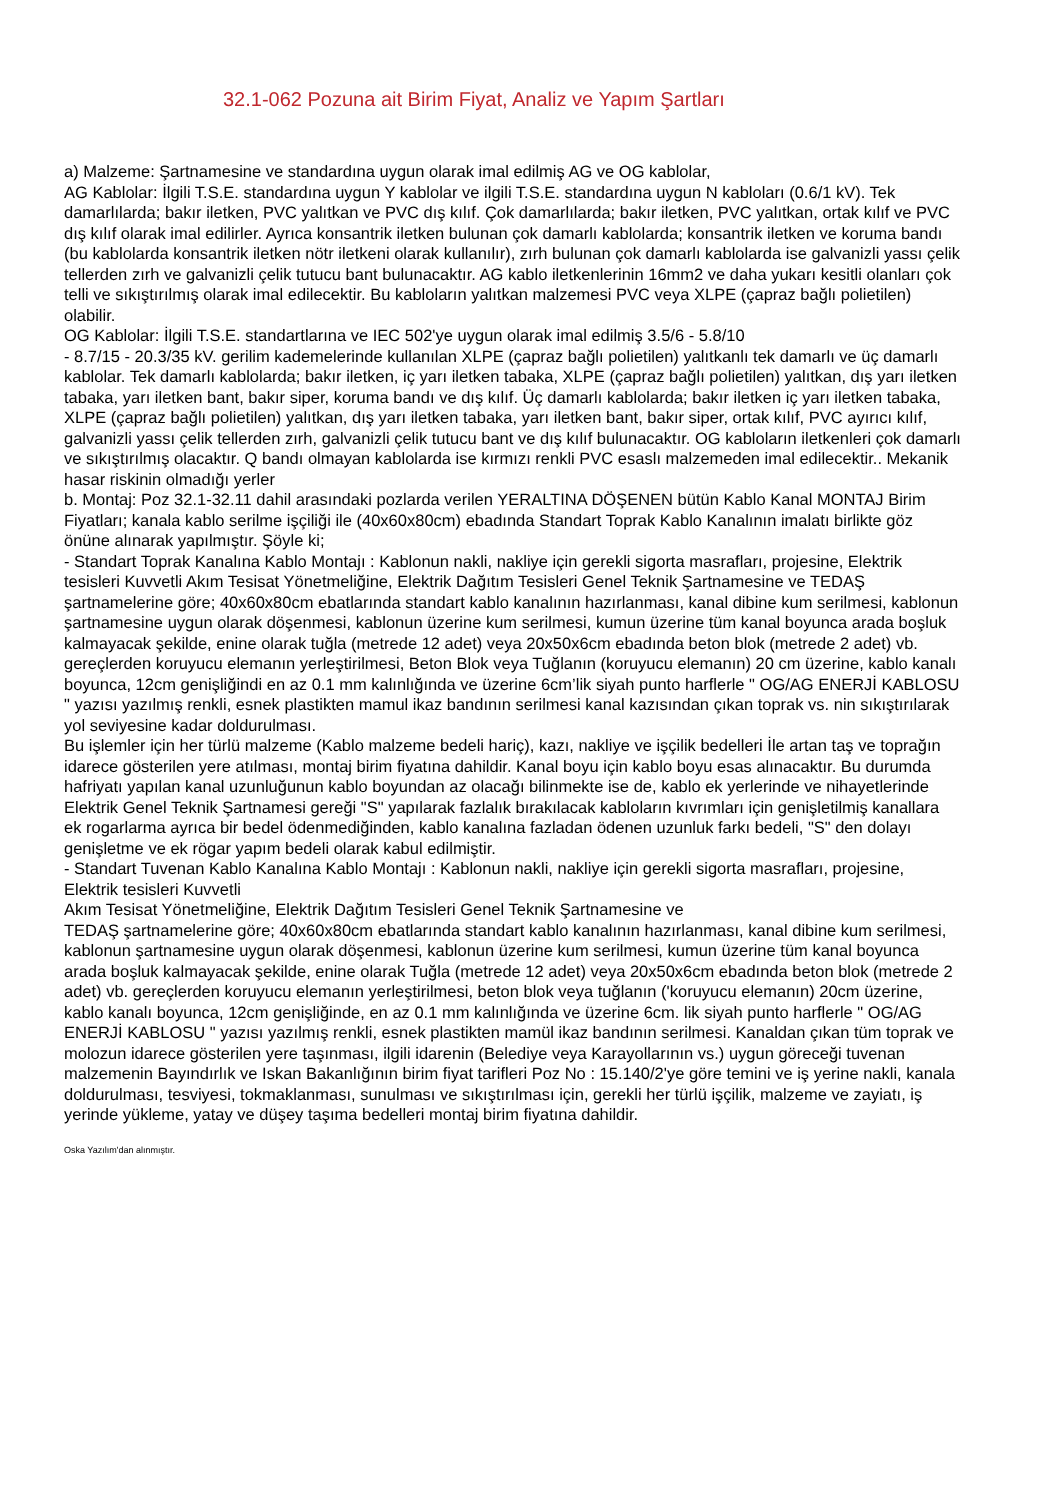32.1-062 Pozuna ait Birim Fiyat, Analiz ve Yapım Şartları
a) Malzeme: Şartnamesine ve standardına uygun olarak imal edilmiş AG ve OG kablolar,
AG Kablolar: İlgili T.S.E. standardına uygun Y kablolar ve ilgili T.S.E. standardına uygun N kabloları (0.6/1 kV). Tek damarlılarda; bakır iletken, PVC yalıtkan ve PVC dış kılıf. Çok damarlılarda; bakır iletken, PVC yalıtkan, ortak kılıf ve PVC dış kılıf olarak imal edilirler. Ayrıca konsantrik iletken bulunan çok damarlı kablolarda; konsantrik iletken ve koruma bandı (bu kablolarda konsantrik iletken nötr iletkeni olarak kullanılır), zırh bulunan çok damarlı kablolarda ise galvanizli yassı çelik tellerden zırh ve galvanizli çelik tutucu bant bulunacaktır. AG kablo iletkenlerinin 16mm2 ve daha yukarı kesitli olanları çok telli ve sıkıştırılmış olarak imal edilecektir. Bu kabloların yalıtkan malzemesi PVC veya XLPE (çapraz bağlı polietilen) olabilir.
OG Kablolar: İlgili T.S.E. standartlarına ve IEC 502'ye uygun olarak imal edilmiş 3.5/6 - 5.8/10
- 8.7/15 - 20.3/35 kV. gerilim kademelerinde kullanılan XLPE (çapraz bağlı polietilen) yalıtkanlı tek damarlı ve üç damarlı kablolar. Tek damarlı kablolarda; bakır iletken, iç yarı iletken tabaka, XLPE (çapraz bağlı polietilen) yalıtkan, dış yarı iletken tabaka, yarı iletken bant, bakır siper, koruma bandı ve dış kılıf. Üç damarlı kablolarda; bakır iletken iç yarı iletken tabaka, XLPE (çapraz bağlı polietilen) yalıtkan, dış yarı iletken tabaka, yarı iletken bant, bakır siper, ortak kılıf, PVC ayırıcı kılıf, galvanizli yassı çelik tellerden zırh, galvanizli çelik tutucu bant ve dış kılıf bulunacaktır. OG kabloların iletkenleri çok damarlı ve sıkıştırılmış olacaktır. Q bandı olmayan kablolarda ise kırmızı renkli PVC esaslı malzemeden imal edilecektir.. Mekanik hasar riskinin olmadığı yerler
b. Montaj: Poz 32.1-32.11 dahil arasındaki pozlarda verilen YERALTINA DÖŞENEN bütün Kablo Kanal MONTAJ Birim Fiyatları; kanala kablo serilme işçiliği ile (40x60x80cm) ebadında Standart Toprak Kablo Kanalının imalatı birlikte göz önüne alınarak yapılmıştır. Şöyle ki;
- Standart Toprak Kanalına Kablo Montajı : Kablonun nakli, nakliye için gerekli sigorta masrafları, projesine, Elektrik tesisleri Kuvvetli Akım Tesisat Yönetmeliğine, Elektrik Dağıtım Tesisleri Genel Teknik Şartnamesine ve TEDAŞ şartnamelerine göre; 40x60x80cm ebatlarında standart kablo kanalının hazırlanması, kanal dibine kum serilmesi, kablonun şartnamesine uygun olarak döşenmesi, kablonun üzerine kum serilmesi, kumun üzerine tüm kanal boyunca arada boşluk kalmayacak şekilde, enine olarak tuğla (metrede 12 adet) veya 20x50x6cm ebadında beton blok (metrede 2 adet) vb. gereçlerden koruyucu elemanın yerleştirilmesi, Beton Blok veya Tuğlanın (koruyucu elemanın) 20 cm üzerine, kablo kanalı boyunca, 12cm genişliğindi en az 0.1 mm kalınlığında ve üzerine 6cm’lik siyah punto harflerle " OG/AG ENERJİ KABLOSU " yazısı yazılmış renkli, esnek plastikten mamul ikaz bandının serilmesi kanal kazısından çıkan toprak vs. nin sıkıştırılarak yol seviyesine kadar doldurulması.
Bu işlemler için her türlü malzeme (Kablo malzeme bedeli hariç), kazı, nakliye ve işçilik bedelleri İle artan taş ve toprağın idarece gösterilen yere atılması, montaj birim fiyatına dahildir. Kanal boyu için kablo boyu esas alınacaktır. Bu durumda hafriyatı yapılan kanal uzunluğunun kablo boyundan az olacağı bilinmekte ise de, kablo ek yerlerinde ve nihayetlerinde Elektrik Genel Teknik Şartnamesi gereği "S" yapılarak fazlalık bırakılacak kabloların kıvrımları için genişletilmiş kanallara ek rogarlarma ayrıca bir bedel ödenmediğinden, kablo kanalına fazladan ödenen uzunluk farkı bedeli, "S" den dolayı genişletme ve ek rögar yapım bedeli olarak kabul edilmiştir.
- Standart Tuvenan Kablo Kanalına Kablo Montajı : Kablonun nakli, nakliye için gerekli sigorta masrafları, projesine, Elektrik tesisleri Kuvvetli
Akım Tesisat Yönetmeliğine, Elektrik Dağıtım Tesisleri Genel Teknik Şartnamesine ve
TEDAŞ şartnamelerine göre; 40x60x80cm ebatlarında standart kablo kanalının hazırlanması, kanal dibine kum serilmesi, kablonun şartnamesine uygun olarak döşenmesi, kablonun üzerine kum serilmesi, kumun üzerine tüm kanal boyunca arada boşluk kalmayacak şekilde, enine olarak Tuğla (metrede 12 adet) veya 20x50x6cm ebadında beton blok (metrede 2 adet) vb. gereçlerden koruyucu elemanın yerleştirilmesi, beton blok veya tuğlanın ('koruyucu elemanın) 20cm üzerine, kablo kanalı boyunca, 12cm genişliğinde, en az 0.1 mm kalınlığında ve üzerine 6cm. lik siyah punto harflerle " OG/AG ENERJİ KABLOSU " yazısı yazılmış renkli, esnek plastikten mamül ikaz bandının serilmesi. Kanaldan çıkan tüm toprak ve molozun idarece gösterilen yere taşınması, ilgili idarenin (Belediye veya Karayollarının vs.) uygun göreceği tuvenan malzemenin Bayındırlık ve Iskan Bakanlığının birim fiyat tarifleri Poz No : 15.140/2'ye göre temini ve iş yerine nakli, kanala doldurulması, tesviyesi, tokmaklanması, sunulması ve sıkıştırılması için, gerekli her türlü işçilik, malzeme ve zayiatı, iş yerinde yükleme, yatay ve düşey taşıma bedelleri montaj birim fiyatına dahildir.
Oska Yazılım'dan alınmıştır.